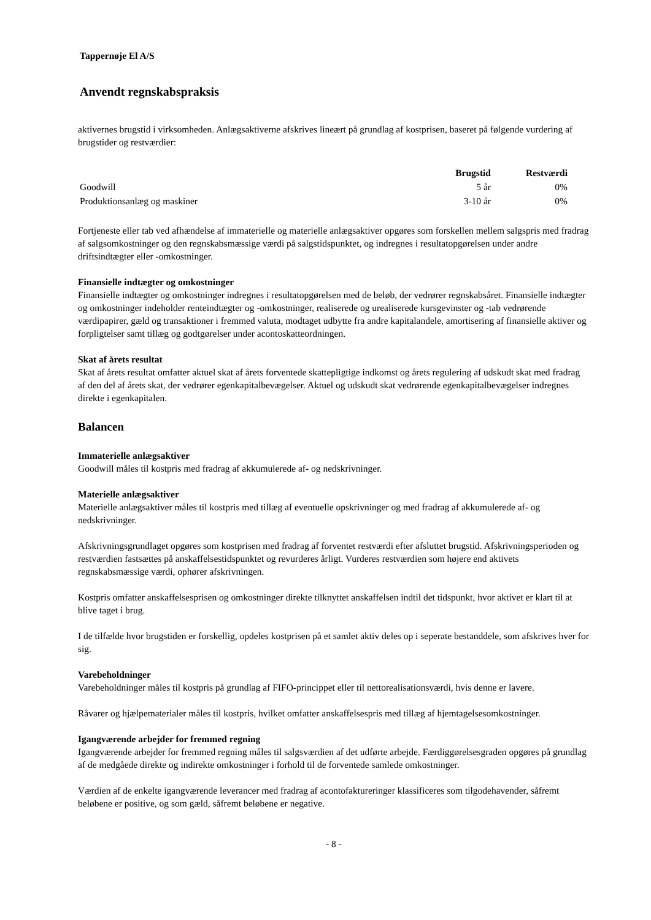Tappernøje El A/S
Anvendt regnskabspraksis
aktivernes brugstid i virksomheden. Anlægsaktiverne afskrives lineært på grundlag af kostprisen, baseret på følgende vurdering af brugstider og restværdier:
| | Brugstid | Restværdi |
| --- | --- | --- |
| Goodwill | 5 år | 0% |
| Produktionsanlæg og maskiner | 3-10 år | 0% |
Fortjeneste eller tab ved afhændelse af immaterielle og materielle anlægsaktiver opgøres som forskellen mellem salgspris med fradrag af salgsomkostninger og den regnskabsmæssige værdi på salgstidspunktet, og indregnes i resultatopgørelsen under andre driftsindtægter eller -omkostninger.
Finansielle indtægter og omkostninger
Finansielle indtægter og omkostninger indregnes i resultatopgørelsen med de beløb, der vedrører regnskabsåret. Finansielle indtægter og omkostninger indeholder renteindtægter og -omkostninger, realiserede og urealiserede kursgevinster og -tab vedrørende værdipapirer, gæld og transaktioner i fremmed valuta, modtaget udbytte fra andre kapitalandele, amortisering af finansielle aktiver og forpligtelser samt tillæg og godtgørelser under acontoskatteordningen.
Skat af årets resultat
Skat af årets resultat omfatter aktuel skat af årets forventede skattepligtige indkomst og årets regulering af udskudt skat med fradrag af den del af årets skat, der vedrører egenkapitalbevægelser. Aktuel og udskudt skat vedrørende egenkapitalbevægelser indregnes direkte i egenkapitalen.
Balancen
Immaterielle anlægsaktiver
Goodwill måles til kostpris med fradrag af akkumulerede af- og nedskrivninger.
Materielle anlægsaktiver
Materielle anlægsaktiver måles til kostpris med tillæg af eventuelle opskrivninger og med fradrag af akkumulerede af- og nedskrivninger.
Afskrivningsgrundlaget opgøres som kostprisen med fradrag af forventet restværdi efter afsluttet brugstid. Afskrivningsperioden og restværdien fastsættes på anskaffelsestidspunktet og revurderes årligt. Vurderes restværdien som højere end aktivets regnskabsmæssige værdi, ophører afskrivningen.
Kostpris omfatter anskaffelsesprisen og omkostninger direkte tilknyttet anskaffelsen indtil det tidspunkt, hvor aktivet er klart til at blive taget i brug.
I de tilfælde hvor brugstiden er forskellig, opdeles kostprisen på et samlet aktiv deles op i seperate bestanddele, som afskrives hver for sig.
Varebeholdninger
Varebeholdninger måles til kostpris på grundlag af FIFO-princippet eller til nettorealisationsværdi, hvis denne er lavere.
Råvarer og hjælpematerialer måles til kostpris, hvilket omfatter anskaffelsespris med tillæg af hjemtagelsesomkostninger.
Igangværende arbejder for fremmed regning
Igangværende arbejder for fremmed regning måles til salgsværdien af det udførte arbejde. Færdiggørelsesgraden opgøres på grundlag af de medgåede direkte og indirekte omkostninger i forhold til de forventede samlede omkostninger.
Værdien af de enkelte igangværende leverancer med fradrag af acontofaktureringer klassificeres som tilgodehavender, såfremt beløbene er positive, og som gæld, såfremt beløbene er negative.
- 8 -